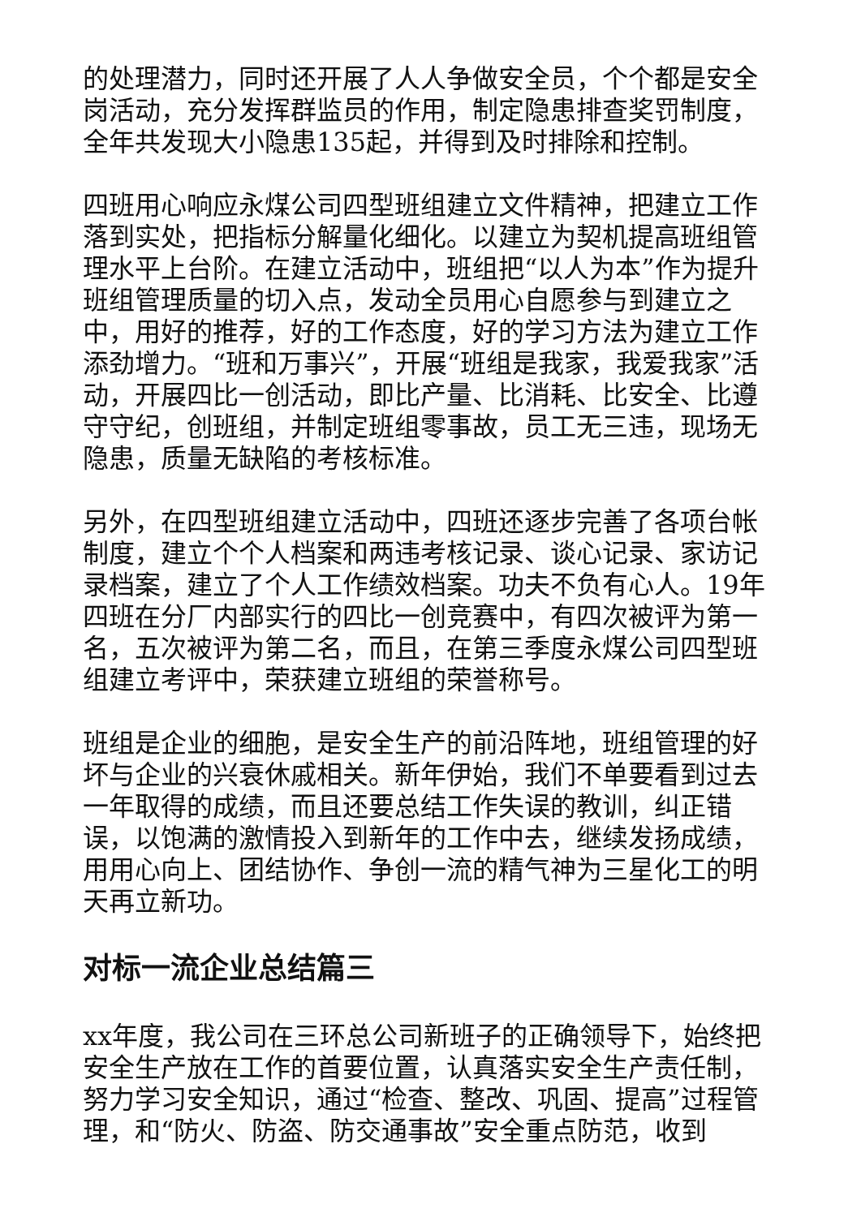的处理潜力，同时还开展了人人争做安全员，个个都是安全岗活动，充分发挥群监员的作用，制定隐患排查奖罚制度，全年共发现大小隐患135起，并得到及时排除和控制。
四班用心响应永煤公司四型班组建立文件精神，把建立工作落到实处，把指标分解量化细化。以建立为契机提高班组管理水平上台阶。在建立活动中，班组把“以人为本”作为提升班组管理质量的切入点，发动全员用心自愿参与到建立之中，用好的推荐，好的工作态度，好的学习方法为建立工作添劲增力。“班和万事兴”，开展“班组是我家，我爱我家”活动，开展四比一创活动，即比产量、比消耗、比安全、比遵守守纪，创班组，并制定班组零事故，员工无三违，现场无隐患，质量无缺陷的考核标准。
另外，在四型班组建立活动中，四班还逐步完善了各项台帐制度，建立个个人档案和两违考核记录、谈心记录、家访记录档案，建立了个人工作绩效档案。功夫不负有心人。19年四班在分厂内部实行的四比一创竞赛中，有四次被评为第一名，五次被评为第二名，而且，在第三季度永煤公司四型班组建立考评中，荣获建立班组的荣誉称号。
班组是企业的细胞，是安全生产的前沿阵地，班组管理的好坏与企业的兴衰休戚相关。新年伊始，我们不单要看到过去一年取得的成绩，而且还要总结工作失误的教训，纠正错误，以饱满的激情投入到新年的工作中去，继续发扬成绩，用用心向上、团结协作、争创一流的精气神为三星化工的明天再立新功。
对标一流企业总结篇三
xx年度，我公司在三环总公司新班子的正确领导下，始终把安全生产放在工作的首要位置，认真落实安全生产责任制，努力学习安全知识，通过“检查、整改、巩固、提高”过程管理，和“防火、防盗、防交通事故”安全重点防范，收到